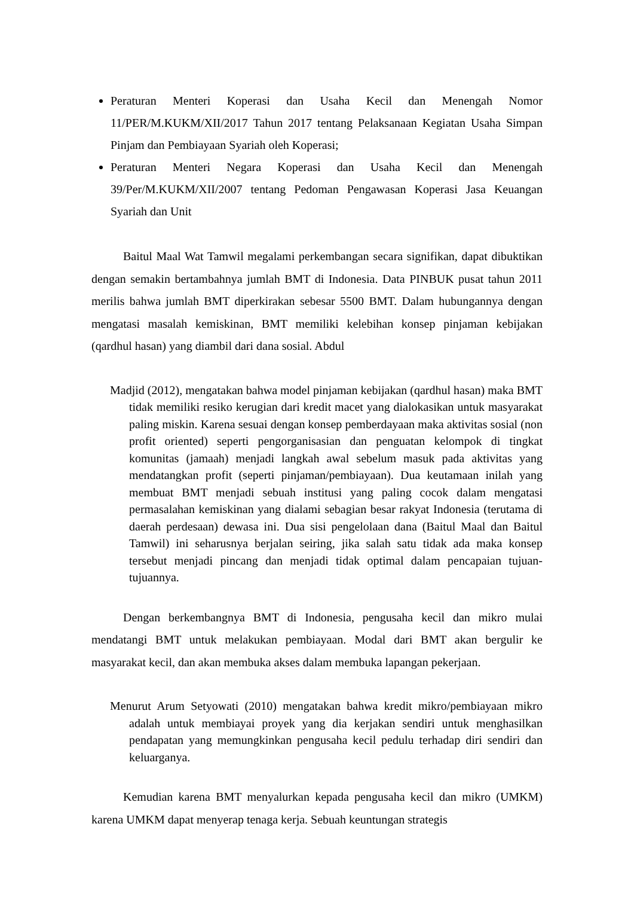Peraturan Menteri Koperasi dan Usaha Kecil dan Menengah Nomor 11/PER/M.KUKM/XII/2017 Tahun 2017 tentang Pelaksanaan Kegiatan Usaha Simpan Pinjam dan Pembiayaan Syariah oleh Koperasi;
Peraturan Menteri Negara Koperasi dan Usaha Kecil dan Menengah 39/Per/M.KUKM/XII/2007 tentang Pedoman Pengawasan Koperasi Jasa Keuangan Syariah dan Unit
Baitul Maal Wat Tamwil megalami perkembangan secara signifikan, dapat dibuktikan dengan semakin bertambahnya jumlah BMT di Indonesia. Data PINBUK pusat tahun 2011 merilis bahwa jumlah BMT diperkirakan sebesar 5500 BMT. Dalam hubungannya dengan mengatasi masalah kemiskinan, BMT memiliki kelebihan konsep pinjaman kebijakan (qardhul hasan) yang diambil dari dana sosial. Abdul
Madjid (2012), mengatakan bahwa model pinjaman kebijakan (qardhul hasan) maka BMT tidak memiliki resiko kerugian dari kredit macet yang dialokasikan untuk masyarakat paling miskin. Karena sesuai dengan konsep pemberdayaan maka aktivitas sosial (non profit oriented) seperti pengorganisasian dan penguatan kelompok di tingkat komunitas (jamaah) menjadi langkah awal sebelum masuk pada aktivitas yang mendatangkan profit (seperti pinjaman/pembiayaan). Dua keutamaan inilah yang membuat BMT menjadi sebuah institusi yang paling cocok dalam mengatasi permasalahan kemiskinan yang dialami sebagian besar rakyat Indonesia (terutama di daerah perdesaan) dewasa ini. Dua sisi pengelolaan dana (Baitul Maal dan Baitul Tamwil) ini seharusnya berjalan seiring, jika salah satu tidak ada maka konsep tersebut menjadi pincang dan menjadi tidak optimal dalam pencapaian tujuan-tujuannya.
Dengan berkembangnya BMT di Indonesia, pengusaha kecil dan mikro mulai mendatangi BMT untuk melakukan pembiayaan. Modal dari BMT akan bergulir ke masyarakat kecil, dan akan membuka akses dalam membuka lapangan pekerjaan.
Menurut Arum Setyowati (2010) mengatakan bahwa kredit mikro/pembiayaan mikro adalah untuk membiayai proyek yang dia kerjakan sendiri untuk menghasilkan pendapatan yang memungkinkan pengusaha kecil pedulu terhadap diri sendiri dan keluarganya.
Kemudian karena BMT menyalurkan kepada pengusaha kecil dan mikro (UMKM) karena UMKM dapat menyerap tenaga kerja. Sebuah keuntungan strategis